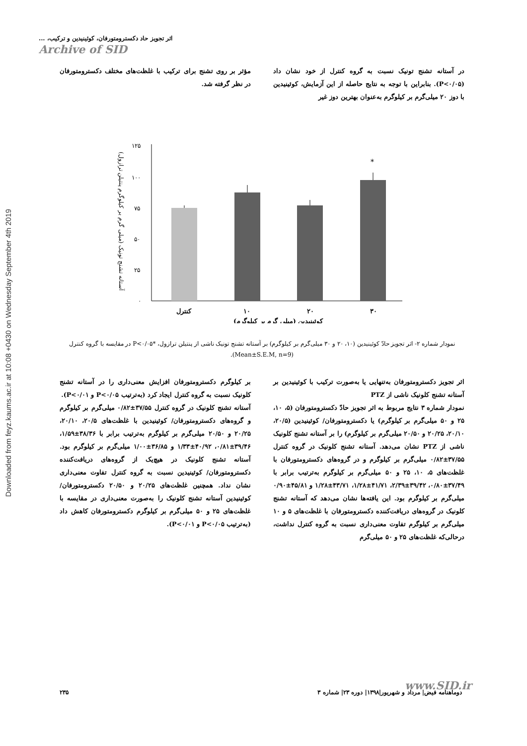Downloaded from feyz.kaums.ac.ir at 10:08 +0430 on Wednesday September 4th 2019
اثر تجویز حاد دکسترومتورفان، کوئینیدین و ترکیب، ...
Archive of SID
در آستانه تشنج تونیک نسبت به گروه کنترل از خود نشان داد (P<۰/۰۵). بنابراین با توجه به نتایج حاصله از این آزمایش، کوئینیدین با دوز ۲۰ میلی‌گرم بر کیلوگرم به‌عنوان بهترین دوز غیر
مؤثر بر روی تشنج برای ترکیب با غلظت‌های مختلف دکسترومتورفان در نظر گرفته شد.
آستانه تشنج تونیک (میلی گرم بر کیلوگرم پنتیلن ترازول)
۱۲۵
۱۰۰
۷۵
۵۰
۲۵
۰
*
کنترل
۱۰
۲۰
۳۰
کوئینیدین (میلی گرم بر کیلوگرم)
نمودار شماره ۲- اثر تجویز حادّ کوئینیدین (۱۰، ۲۰ و ۳۰ میلی‌گرم بر کیلوگرم) بر آستانه تشنج تونیک ناشی از پنتیلن ترازول، *P<۰/۰۵ در مقایسه با گروه کنترل (Mean±S.E.M, n=9).
اثر تجویز دکسترومتورفان به‌تنهایی یا به‌صورت ترکیب با کوئینیدین بر آستانه تشنج کلونیک ناشی از PTZ
نمودار شماره ۳ نتایج مربوط به اثر تجویز حادّ دکسترومتورفان (۵، ۱۰، ۲۵ و ۵۰ میلی‌گرم بر کیلوگرم) یا دکسترومتورفان/ کوئینیدین (۲۰/۵، ۲۰/۱۰، ۲۰/۲۵ و ۲۰/۵۰ میلی‌گرم بر کیلوگرم) را بر آستانه تشنج کلونیک ناشی از PTZ نشان می‌دهد. آستانه تشنج کلونیک در گروه کنترل ۳۷/۵۵±۰/۸۲ میلی‌گرم بر کیلوگرم و در گروه‌های دکسترومتورفان با غلظت‌های ۵، ۱۰، ۲۵ و ۵۰ میلی‌گرم بر کیلوگرم به‌ترتیب برابر با ۳۷/۴۹±۰/۸۰، ۳۹/۴۲±۲/۳۹، ۴۱/۷۱±۱/۲۸، ۴۳/۷۱±۱/۲۸ و ۴۵/۸۱±۰/۹۰ میلی‌گرم بر کیلوگرم بود. این یافته‌ها نشان می‌دهد که آستانه تشنج کلونیک در گروه‌های دریافت‌کننده دکسترومتورفان با غلظت‌های ۵ و ۱۰ میلی‌گرم بر کیلوگرم تفاوت معنی‌داری نسبت به گروه کنترل نداشت، درحالی‌که غلظت‌های ۲۵ و ۵۰ میلی‌گرم
بر کیلوگرم دکسترومتورفان افزایش معنی‌داری را در آستانه تشنج کلونیک نسبت به گروه کنترل ایجاد کرد (به‌ترتیب P<۰/۰۵ و P<۰/۰۱).
آستانه تشنج کلونیک در گروه کنترل ۳۷/۵۵±۰/۸۲ میلی‌گرم بر کیلوگرم و گروه‌های دکسترومتورفان/ کوئینیدین با غلظت‌های ۲۰/۵، ۲۰/۱۰، ۲۰/۲۵ و ۲۰/۵۰ میلی‌گرم بر کیلوگرم به‌ترتیب برابر با ۳۸/۳۶±۱/۵۹، ۳۹/۴۶±۰/۸۱، ۴۰/۹۲±۱/۳۳ و ۳۶/۸۵±۱/۰۰ میلی‌گرم بر کیلوگرم بود. آستانه تشنج کلونیک در هیچ‌یک از گروه‌های دریافت‌کننده دکسترومتورفان/ کوئینیدین نسبت به گروه کنترل تفاوت معنی‌داری نشان نداد. همچنین غلظت‌های ۲۰/۲۵ و ۲۰/۵۰ دکسترومتورفان/ کوئینیدین آستانه تشنج کلونیک را به‌صورت معنی‌داری در مقایسه با غلظت‌های ۲۵ و ۵۰ میلی‌گرم بر کیلوگرم دکسترومتورفان کاهش داد (به‌ترتیب P<۰/۰۵ و P<۰/۰۱).
www.SID.ir
دوماهنامه فیض| مرداد و شهریور|۱۳۹۸| دوره ۲۳| شماره ۳ ۲۳۵